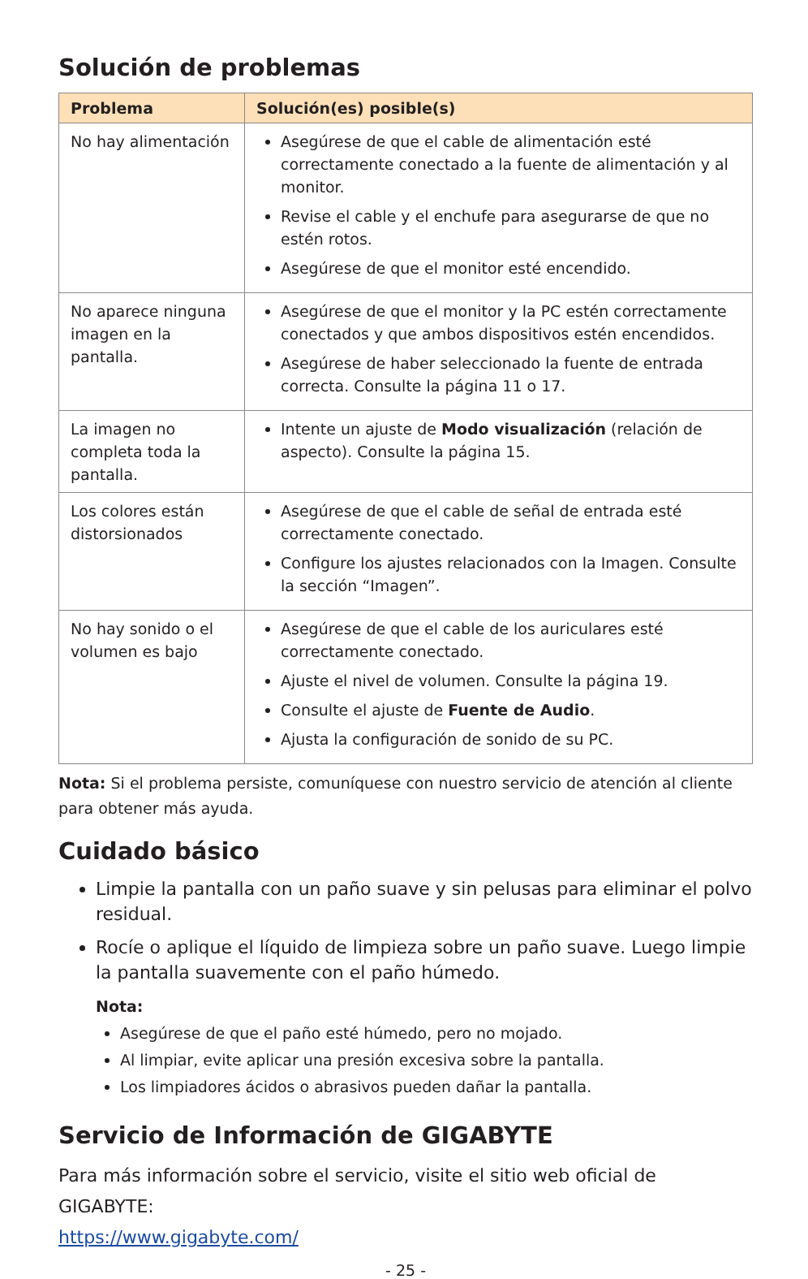Solución de problemas
| Problema | Solución(es) posible(s) |
| --- | --- |
| No hay alimentación | Asegúrese de que el cable de alimentación esté correctamente conectado a la fuente de alimentación y al monitor. Revise el cable y el enchufe para asegurarse de que no estén rotos. Asegúrese de que el monitor esté encendido. |
| No aparece ninguna imagen en la pantalla. | Asegúrese de que el monitor y la PC estén correctamente conectados y que ambos dispositivos estén encendidos. Asegúrese de haber seleccionado la fuente de entrada correcta. Consulte la página 11 o 17. |
| La imagen no completa toda la pantalla. | Intente un ajuste de Modo visualización (relación de aspecto). Consulte la página 15. |
| Los colores están distorsionados | Asegúrese de que el cable de señal de entrada esté correctamente conectado. Configure los ajustes relacionados con la Imagen. Consulte la sección “Imagen”. |
| No hay sonido o el volumen es bajo | Asegúrese de que el cable de los auriculares esté correctamente conectado. Ajuste el nivel de volumen. Consulte la página 19. Consulte el ajuste de Fuente de Audio . Ajusta la configuración de sonido de su PC. |
Nota: Si el problema persiste, comuníquese con nuestro servicio de atención al cliente para obtener más ayuda.
Cuidado básico
Limpie la pantalla con un paño suave y sin pelusas para eliminar el polvo residual.
Rocíe o aplique el líquido de limpieza sobre un paño suave. Luego limpie la pantalla suavemente con el paño húmedo.
Nota:
Asegúrese de que el paño esté húmedo, pero no mojado.
Al limpiar, evite aplicar una presión excesiva sobre la pantalla.
Los limpiadores ácidos o abrasivos pueden dañar la pantalla.
Servicio de Información de GIGABYTE
Para más información sobre el servicio, visite el sitio web oficial de GIGABYTE:
https://www.gigabyte.com/
- 25 -